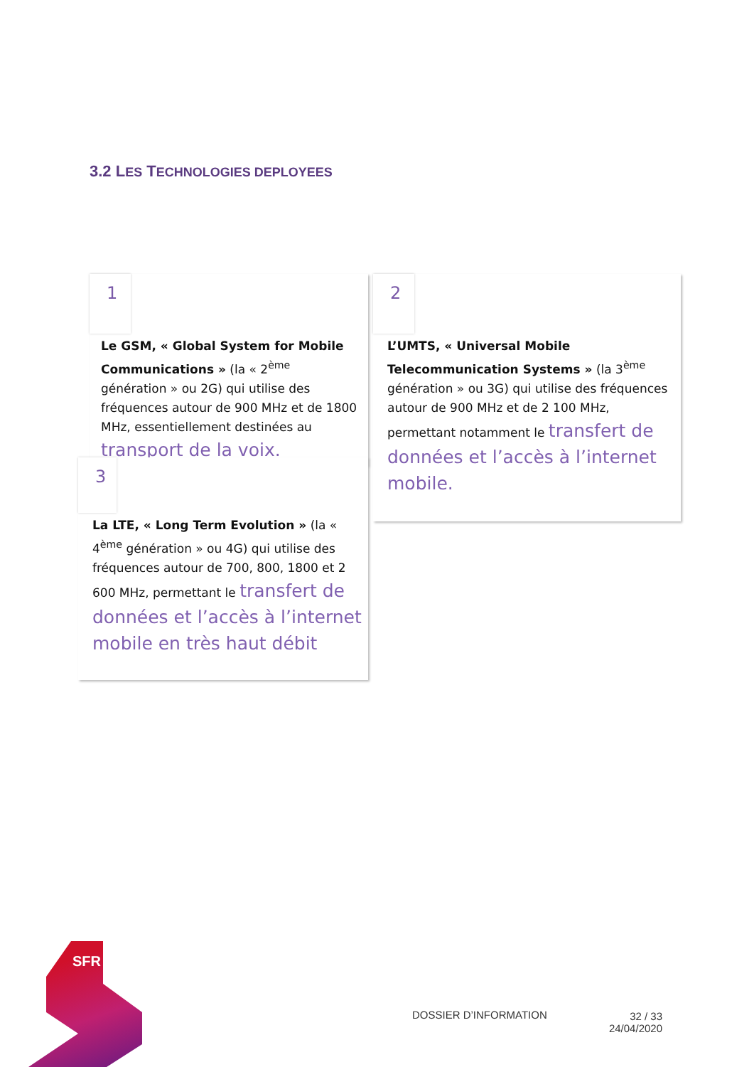3.2 LES TECHNOLOGIES DEPLOYEES
1
Le GSM, « Global System for Mobile Communications » (la « 2<sup>ème</sup> génération » ou 2G) qui utilise des fréquences autour de 900 MHz et de 1800 MHz, essentiellement destinées au transport de la voix.
2
L’UMTS, « Universal Mobile Telecommunication Systems » (la 3<sup>ème</sup> génération » ou 3G) qui utilise des fréquences autour de 900 MHz et de 2 100 MHz, permettant notamment le transfert de données et l’accès à l’internet mobile.
3
La LTE, « Long Term Evolution » (la « 4<sup>ème</sup> génération » ou 4G) qui utilise des fréquences autour de 700, 800, 1800 et 2 600 MHz, permettant le transfert de données et l’accès à l’internet mobile en très haut débit
SFR
DOSSIER D’INFORMATION
32 / 33
24/04/2020